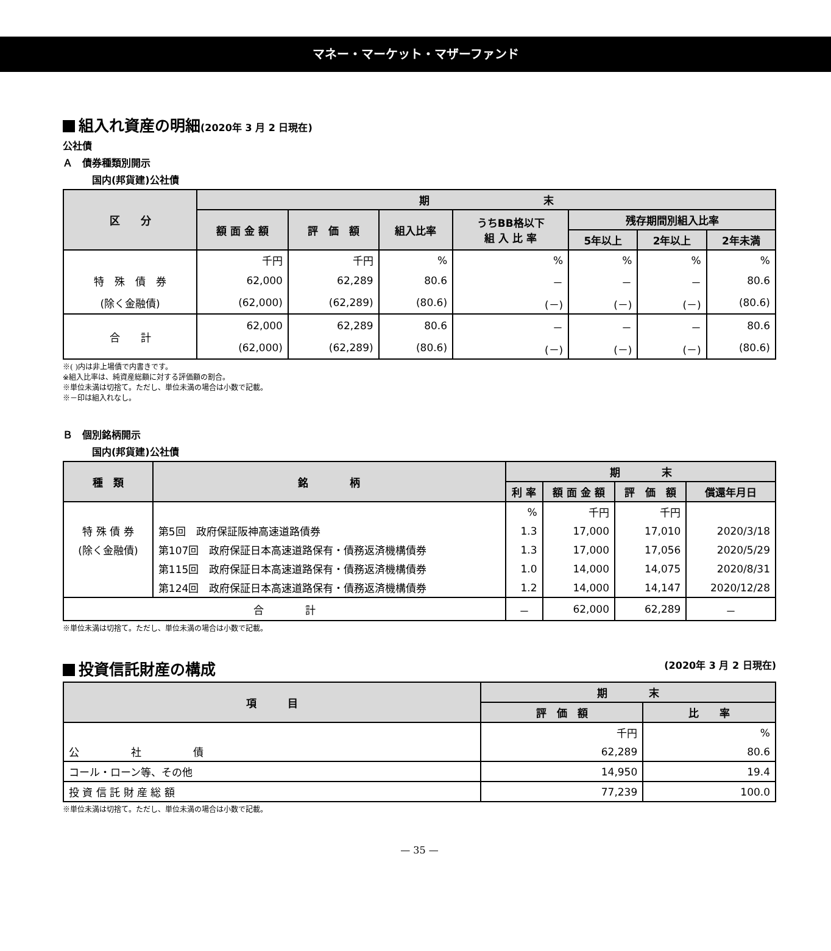マネー・マーケット・マザーファンド
組入れ資産の明細(2020年 3 月 2 日現在)
公社債
Ａ　債券種類別開示
国内(邦貨建)公社債
| 区 分 | 期 末 | | | | | | |
| --- | --- | --- | --- | --- | --- | --- | --- |
| | 額 面 金 額 | 評 価 額 | 組入比率 | うちBB格以下 組 入 比 率 | 残存期間別組入比率 | | |
| | | | | | 5年以上 | 2年以上 | 2年未満 |
| | 千円 | 千円 | % | % | % | % | % |
| 特 殊 債 券 | 62,000 | 62,289 | 80.6 | － | － | － | 80.6 |
| (除く金融債) | (62,000) | (62,289) | (80.6) | (－) | (－) | (－) | (80.6) |
| 合 計 | 62,000 | 62,289 | 80.6 | － | － | － | 80.6 |
| | (62,000) | (62,289) | (80.6) | (－) | (－) | (－) | (80.6) |
※( )内は非上場債で内書きです。
※組入比率は、純資産総額に対する評価額の割合。
※単位未満は切捨て。ただし、単位未満の場合は小数で記載。
※－印は組入れなし。
Ｂ　個別銘柄開示
国内(邦貨建)公社債
| 種 類 | 銘 柄 | 期 末 | | | |
| --- | --- | --- | --- | --- | --- |
| | | 利 率 | 額 面 金 額 | 評 価 額 | 償還年月日 |
| | | % | 千円 | 千円 | |
| 特 殊 債 券 | 第5回 政府保証阪神高速道路債券 | 1.3 | 17,000 | 17,010 | 2020/3/18 |
| (除く金融債) | 第107回 政府保証日本高速道路保有・債務返済機構債券 | 1.3 | 17,000 | 17,056 | 2020/5/29 |
| | 第115回 政府保証日本高速道路保有・債務返済機構債券 | 1.0 | 14,000 | 14,075 | 2020/8/31 |
| | 第124回 政府保証日本高速道路保有・債務返済機構債券 | 1.2 | 14,000 | 14,147 | 2020/12/28 |
| 合 計 | | － | 62,000 | 62,289 | － |
※単位未満は切捨て。ただし、単位未満の場合は小数で記載。
投資信託財産の構成 (2020年 3 月 2 日現在)
| 項 目 | 期 末 | |
| --- | --- | --- |
| | 評 価 額 | 比 率 |
| | 千円 | % |
| 公 社 債 | 62,289 | 80.6 |
| コール・ローン等、その他 | 14,950 | 19.4 |
| 投 資 信 託 財 産 総 額 | 77,239 | 100.0 |
※単位未満は切捨て。ただし、単位未満の場合は小数で記載。
— 35 —